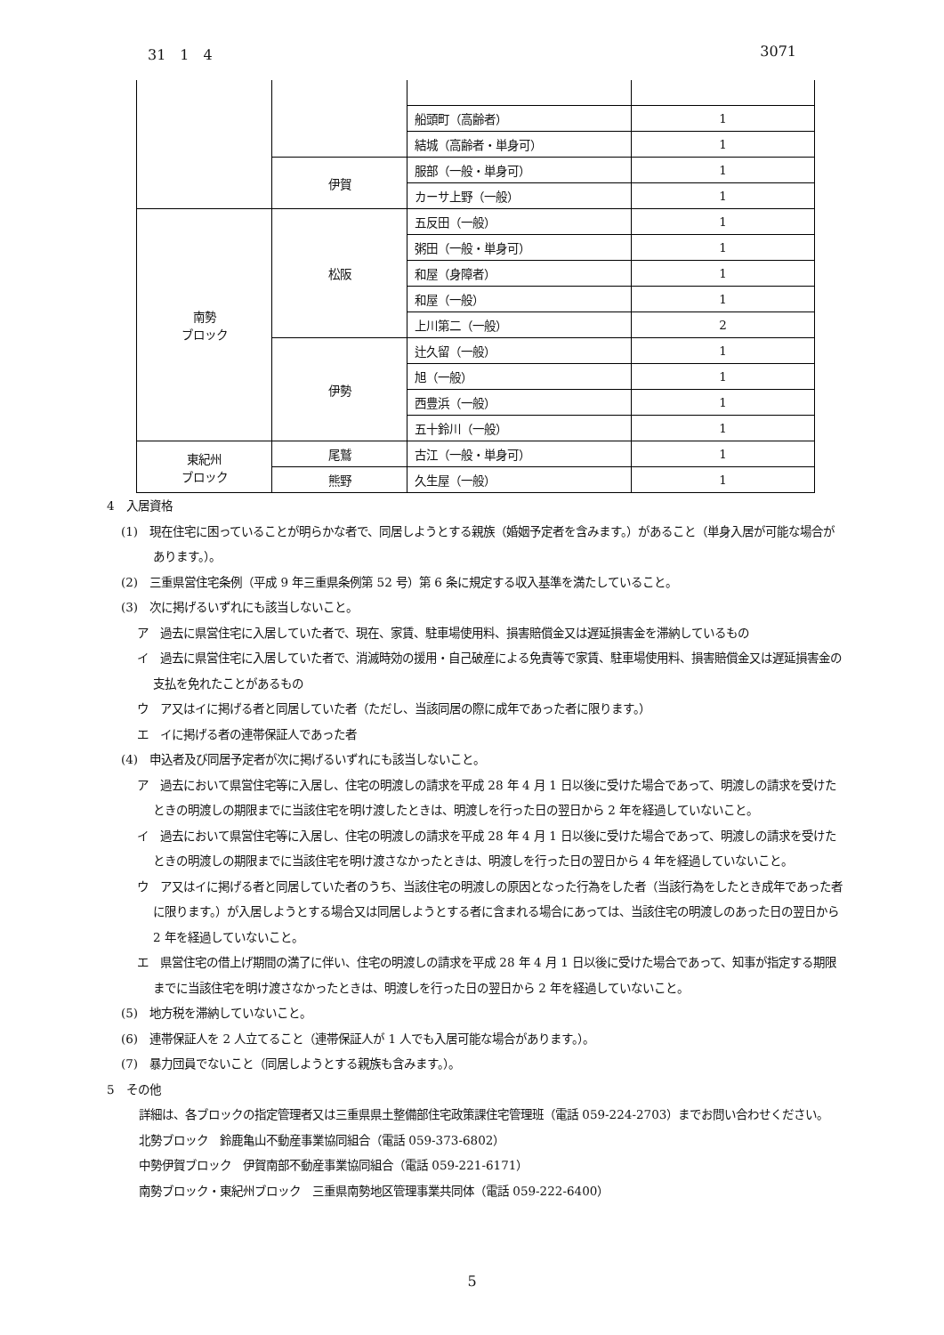31　1　4 3071
| | | 船頭町（高齢者） | 1 |
| | | 結城（高齢者・単身可） | 1 |
| | 伊賀 | 服部（一般・単身可） | 1 |
| | | カーサ上野（一般） | 1 |
| 南勢 ブロック | 松阪 | 五反田（一般） | 1 |
| | | 粥田（一般・単身可） | 1 |
| | | 和屋（身障者） | 1 |
| | | 和屋（一般） | 1 |
| | | 上川第二（一般） | 2 |
| | 伊勢 | 辻久留（一般） | 1 |
| | | 旭（一般） | 1 |
| | | 西豊浜（一般） | 1 |
| | | 五十鈴川（一般） | 1 |
| 東紀州 ブロック | 尾鷲 | 古江（一般・単身可） | 1 |
| | 熊野 | 久生屋（一般） | 1 |
4　入居資格
(1)　現在住宅に困っていることが明らかな者で、同居しようとする親族（婚姻予定者を含みます。）があること（単身入居が可能な場合があります。）。
(2)　三重県営住宅条例（平成 9 年三重県条例第 52 号）第 6 条に規定する収入基準を満たしていること。
(3)　次に掲げるいずれにも該当しないこと。
ア　過去に県営住宅に入居していた者で、現在、家賃、駐車場使用料、損害賠償金又は遅延損害金を滞納しているもの
イ　過去に県営住宅に入居していた者で、消滅時効の援用・自己破産による免責等で家賃、駐車場使用料、損害賠償金又は遅延損害金の支払を免れたことがあるもの
ウ　ア又はイに掲げる者と同居していた者（ただし、当該同居の際に成年であった者に限ります。）
エ　イに掲げる者の連帯保証人であった者
(4)　申込者及び同居予定者が次に掲げるいずれにも該当しないこと。
ア　過去において県営住宅等に入居し、住宅の明渡しの請求を平成 28 年 4 月 1 日以後に受けた場合であって、明渡しの請求を受けたときの明渡しの期限までに当該住宅を明け渡したときは、明渡しを行った日の翌日から 2 年を経過していないこと。
イ　過去において県営住宅等に入居し、住宅の明渡しの請求を平成 28 年 4 月 1 日以後に受けた場合であって、明渡しの請求を受けたときの明渡しの期限までに当該住宅を明け渡さなかったときは、明渡しを行った日の翌日から 4 年を経過していないこと。
ウ　ア又はイに掲げる者と同居していた者のうち、当該住宅の明渡しの原因となった行為をした者（当該行為をしたとき成年であった者に限ります。）が入居しようとする場合又は同居しようとする者に含まれる場合にあっては、当該住宅の明渡しのあった日の翌日から 2 年を経過していないこと。
エ　県営住宅の借上げ期間の満了に伴い、住宅の明渡しの請求を平成 28 年 4 月 1 日以後に受けた場合であって、知事が指定する期限までに当該住宅を明け渡さなかったときは、明渡しを行った日の翌日から 2 年を経過していないこと。
(5)　地方税を滞納していないこと。
(6)　連帯保証人を 2 人立てること（連帯保証人が 1 人でも入居可能な場合があります。）。
(7)　暴力団員でないこと（同居しようとする親族も含みます。）。
5　その他
詳細は、各ブロックの指定管理者又は三重県県土整備部住宅政策課住宅管理班（電話 059-224-2703）までお問い合わせください。
北勢ブロック　鈴鹿亀山不動産事業協同組合（電話 059-373-6802）
中勢伊賀ブロック　伊賀南部不動産事業協同組合（電話 059-221-6171）
南勢ブロック・東紀州ブロック　三重県南勢地区管理事業共同体（電話 059-222-6400）
5